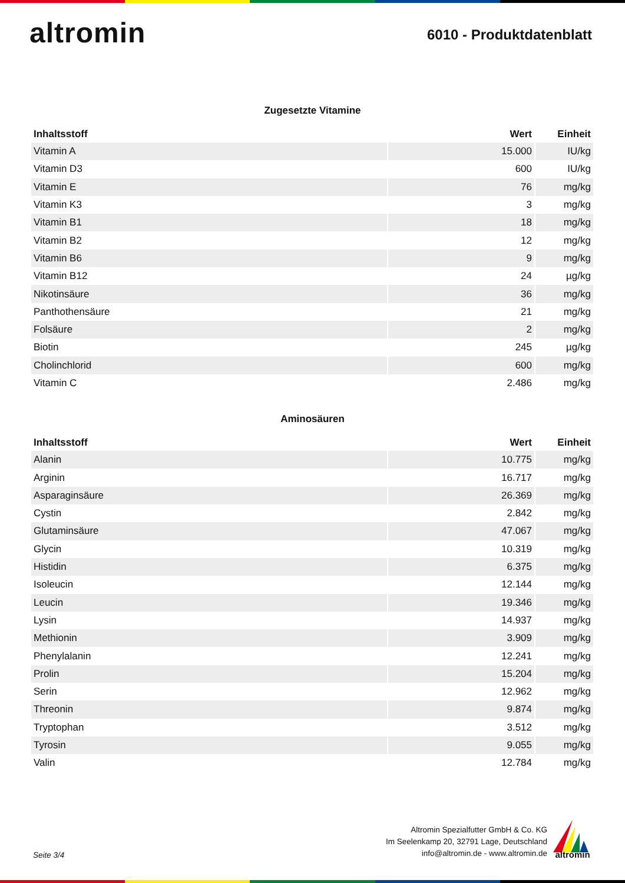altromin
6010 - Produktdatenblatt
Zugesetzte Vitamine
| Inhaltsstoff | Wert | Einheit |
| --- | --- | --- |
| Vitamin A | 15.000 | IU/kg |
| Vitamin D3 | 600 | IU/kg |
| Vitamin E | 76 | mg/kg |
| Vitamin K3 | 3 | mg/kg |
| Vitamin B1 | 18 | mg/kg |
| Vitamin B2 | 12 | mg/kg |
| Vitamin B6 | 9 | mg/kg |
| Vitamin B12 | 24 | µg/kg |
| Nikotinsäure | 36 | mg/kg |
| Panthothensäure | 21 | mg/kg |
| Folsäure | 2 | mg/kg |
| Biotin | 245 | µg/kg |
| Cholinchlorid | 600 | mg/kg |
| Vitamin C | 2.486 | mg/kg |
Aminosäuren
| Inhaltsstoff | Wert | Einheit |
| --- | --- | --- |
| Alanin | 10.775 | mg/kg |
| Arginin | 16.717 | mg/kg |
| Asparaginsäure | 26.369 | mg/kg |
| Cystin | 2.842 | mg/kg |
| Glutaminsäure | 47.067 | mg/kg |
| Glycin | 10.319 | mg/kg |
| Histidin | 6.375 | mg/kg |
| Isoleucin | 12.144 | mg/kg |
| Leucin | 19.346 | mg/kg |
| Lysin | 14.937 | mg/kg |
| Methionin | 3.909 | mg/kg |
| Phenylalanin | 12.241 | mg/kg |
| Prolin | 15.204 | mg/kg |
| Serin | 12.962 | mg/kg |
| Threonin | 9.874 | mg/kg |
| Tryptophan | 3.512 | mg/kg |
| Tyrosin | 9.055 | mg/kg |
| Valin | 12.784 | mg/kg |
Seite 3/4
Altromin Spezialfutter GmbH & Co. KG
Im Seelenkamp 20, 32791 Lage, Deutschland
info@altromin.de - www.altromin.de
altromin